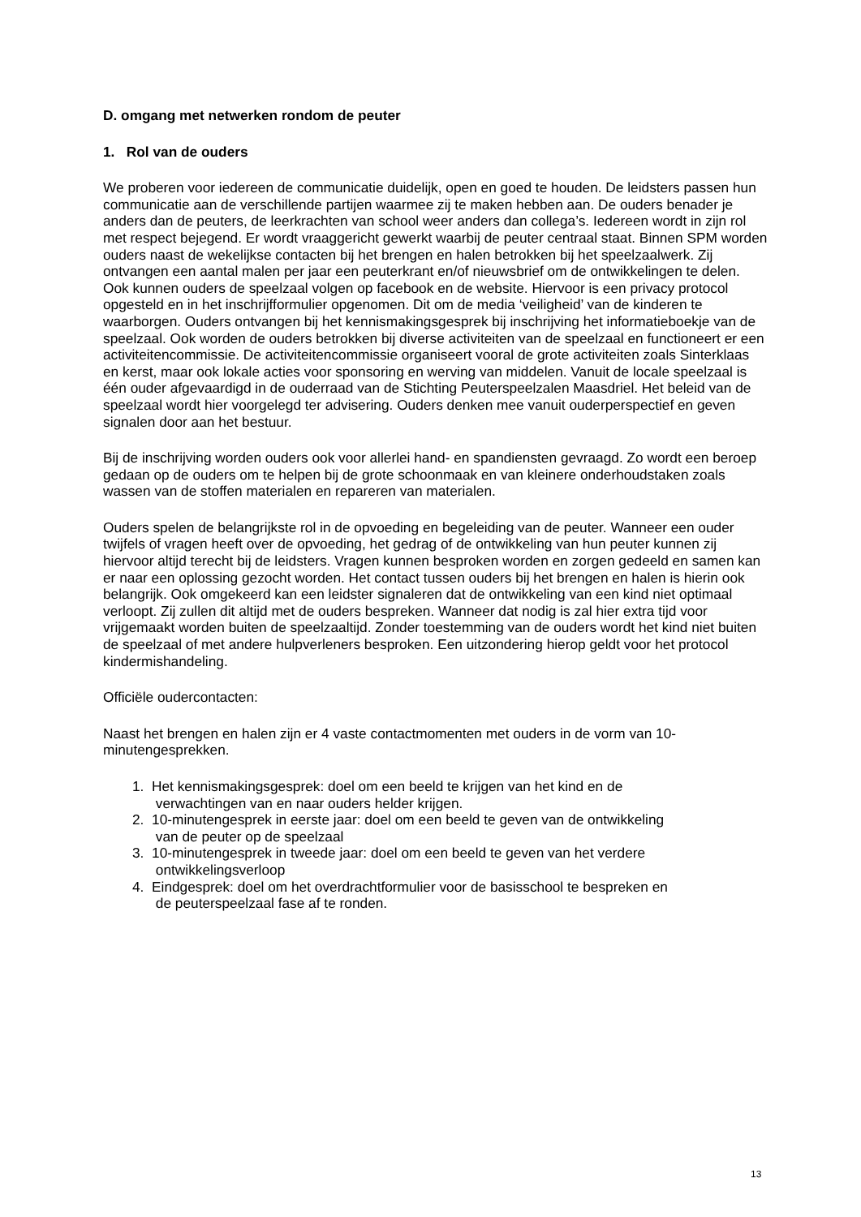D. omgang met netwerken rondom de peuter
1. Rol van de ouders
We proberen voor iedereen de communicatie duidelijk, open en goed te houden. De leidsters passen hun communicatie aan de verschillende partijen waarmee zij te maken hebben aan. De ouders benader je anders dan de peuters, de leerkrachten van school weer anders dan collega’s. Iedereen wordt in zijn rol met respect bejegend. Er wordt vraaggericht gewerkt waarbij de peuter centraal staat. Binnen SPM worden ouders naast de wekelijkse contacten bij het brengen en halen betrokken bij het speelzaalwerk. Zij ontvangen een aantal malen per jaar een peuterkrant en/of nieuwsbrief om de ontwikkelingen te delen. Ook kunnen ouders de speelzaal volgen op facebook en de website. Hiervoor is een privacy protocol opgesteld en in het inschrijfformulier opgenomen. Dit om de media ‘veiligheid’ van de kinderen te waarborgen. Ouders ontvangen bij het kennismakingsgesprek bij inschrijving het informatieboekje van de speelzaal. Ook worden de ouders betrokken bij diverse activiteiten van de speelzaal en functioneert er een activiteitencommissie. De activiteitencommissie organiseert vooral de grote activiteiten zoals Sinterklaas en kerst, maar ook lokale acties voor sponsoring en werving van middelen. Vanuit de locale speelzaal is één ouder afgevaardigd in de ouderraad van de Stichting Peuterspeelzalen Maasdriel. Het beleid van de speelzaal wordt hier voorgelegd ter advisering. Ouders denken mee vanuit ouderperspectief en geven signalen door aan het bestuur.
Bij de inschrijving worden ouders ook voor allerlei hand- en spandiensten gevraagd. Zo wordt een beroep gedaan op de ouders om te helpen bij de grote schoonmaak en van kleinere onderhoudstaken zoals wassen van de stoffen materialen en repareren van materialen.
Ouders spelen de belangrijkste rol in de opvoeding en begeleiding van de peuter. Wanneer een ouder twijfels of vragen heeft over de opvoeding, het gedrag of de ontwikkeling van hun peuter kunnen zij hiervoor altijd terecht bij de leidsters. Vragen kunnen besproken worden en zorgen gedeeld en samen kan er naar een oplossing gezocht worden. Het contact tussen ouders bij het brengen en halen is hierin ook belangrijk. Ook omgekeerd kan een leidster signaleren dat de ontwikkeling van een kind niet optimaal verloopt. Zij zullen dit altijd met de ouders bespreken. Wanneer dat nodig is zal hier extra tijd voor vrijgemaakt worden buiten de speelzaaltijd. Zonder toestemming van de ouders wordt het kind niet buiten de speelzaal of met andere hulpverleners besproken. Een uitzondering hierop geldt voor het protocol kindermishandeling.
Officiële oudercontacten:
Naast het brengen en halen zijn er 4 vaste contactmomenten met ouders in de vorm van 10-minutengesprekken.
1. Het kennismakingsgesprek: doel om een beeld te krijgen van het kind en de
verwachtingen van en naar ouders helder krijgen.
2. 10-minutengesprek in eerste jaar: doel om een beeld te geven van de ontwikkeling
van de peuter op de speelzaal
3. 10-minutengesprek in tweede jaar: doel om een beeld te geven van het verdere
ontwikkelingsverloop
4. Eindgesprek: doel om het overdrachtformulier voor de basisschool te bespreken en
de peuterspeelzaal fase af te ronden.
13